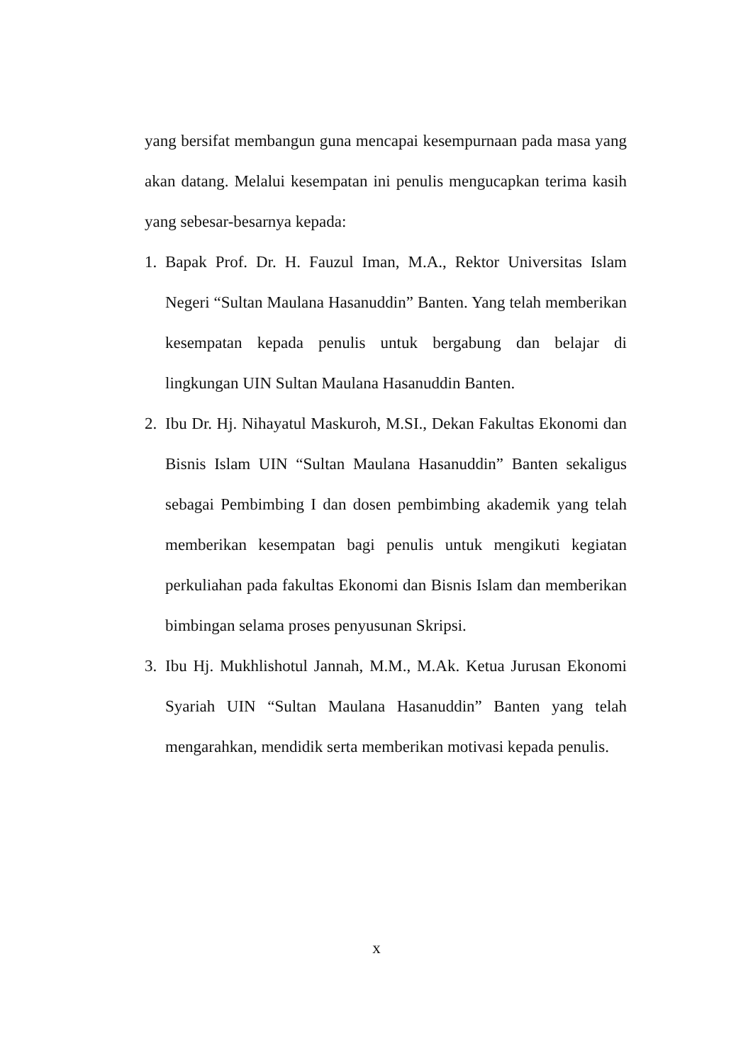yang bersifat membangun guna mencapai kesempurnaan pada masa yang akan datang. Melalui kesempatan ini penulis mengucapkan terima kasih yang sebesar-besarnya kepada:
1. Bapak Prof. Dr. H. Fauzul Iman, M.A., Rektor Universitas Islam Negeri “Sultan Maulana Hasanuddin” Banten. Yang telah memberikan kesempatan kepada penulis untuk bergabung dan belajar di lingkungan UIN Sultan Maulana Hasanuddin Banten.
2. Ibu Dr. Hj. Nihayatul Maskuroh, M.SI., Dekan Fakultas Ekonomi dan Bisnis Islam UIN “Sultan Maulana Hasanuddin” Banten sekaligus sebagai Pembimbing I dan dosen pembimbing akademik yang telah memberikan kesempatan bagi penulis untuk mengikuti kegiatan perkuliahan pada fakultas Ekonomi dan Bisnis Islam dan memberikan bimbingan selama proses penyusunan Skripsi.
3. Ibu Hj. Mukhlishotul Jannah, M.M., M.Ak. Ketua Jurusan Ekonomi Syariah UIN “Sultan Maulana Hasanuddin” Banten yang telah mengarahkan, mendidik serta memberikan motivasi kepada penulis.
x